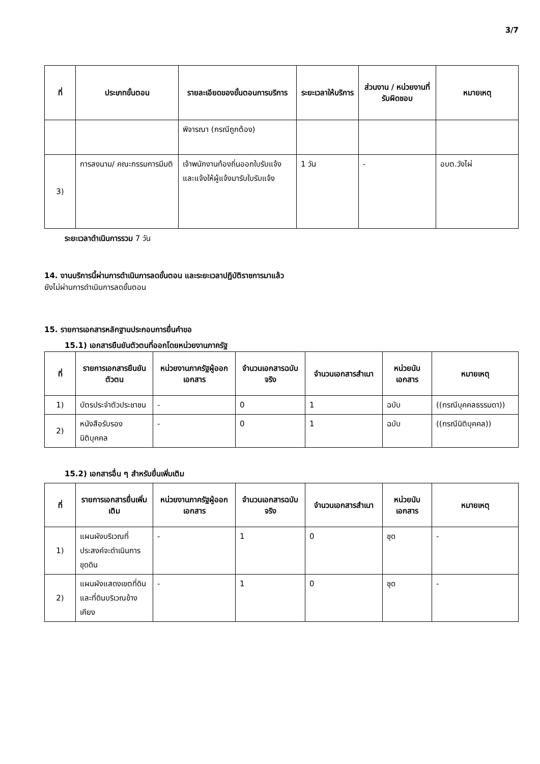3/7
| ที่ | ประเภทขั้นตอน | รายละเอียดของขั้นตอนการบริการ | ระยะเวลาให้บริการ | ส่วนงาน / หน่วยงานที่รับผิดชอบ | หมายเหตุ |
| --- | --- | --- | --- | --- | --- |
| | | พิจารณา (กรณีถูกต้อง) | | | |
| 3) | การลงนาม/ คณะกรรมการมีมติ | เจ้าพนักงานท้องถิ่นออกใบรับแจ้งและแจ้งให้ผู้แจ้งมารับใบรับแจ้ง | 1 วัน | - | อบต.วังไผ่ |
ระยะเวลาดำเนินการรวม 7 วัน
14. งานบริการนี้ผ่านการดำเนินการลดขั้นตอน และระยะเวลาปฏิบัติราชการมาแล้ว
ยังไม่ผ่านการดำเนินการลดขั้นตอน
15. รายการเอกสารหลักฐานประกอบการยื่นคำขอ
15.1) เอกสารยืนยันตัวตนที่ออกโดยหน่วยงานภาครัฐ
| ที่ | รายการเอกสารยืนยันตัวตน | หน่วยงานภาครัฐผู้ออกเอกสาร | จำนวนเอกสารฉบับจริง | จำนวนเอกสารสำเนา | หน่วยนับเอกสาร | หมายเหตุ |
| --- | --- | --- | --- | --- | --- | --- |
| 1) | บัตรประจำตัวประชาชน | - | 0 | 1 | ฉบับ | ((กรณีบุคคลธรรมดา)) |
| 2) | หนังสือรับรองนิติบุคคล | - | 0 | 1 | ฉบับ | ((กรณีนิติบุคคล)) |
15.2) เอกสารอื่น ๆ สำหรับยื่นเพิ่มเติม
| ที่ | รายการเอกสารยื่นเพิ่มเติม | หน่วยงานภาครัฐผู้ออกเอกสาร | จำนวนเอกสารฉบับจริง | จำนวนเอกสารสำเนา | หน่วยนับเอกสาร | หมายเหตุ |
| --- | --- | --- | --- | --- | --- | --- |
| 1) | แผนผังบริเวณที่ประสงค์จะดำเนินการขุดดิน | - | 1 | 0 | ชุด | - |
| 2) | แผนผังแสดงเขตที่ดินและที่ดินบริเวณข้างเคียง | - | 1 | 0 | ชุด | - |